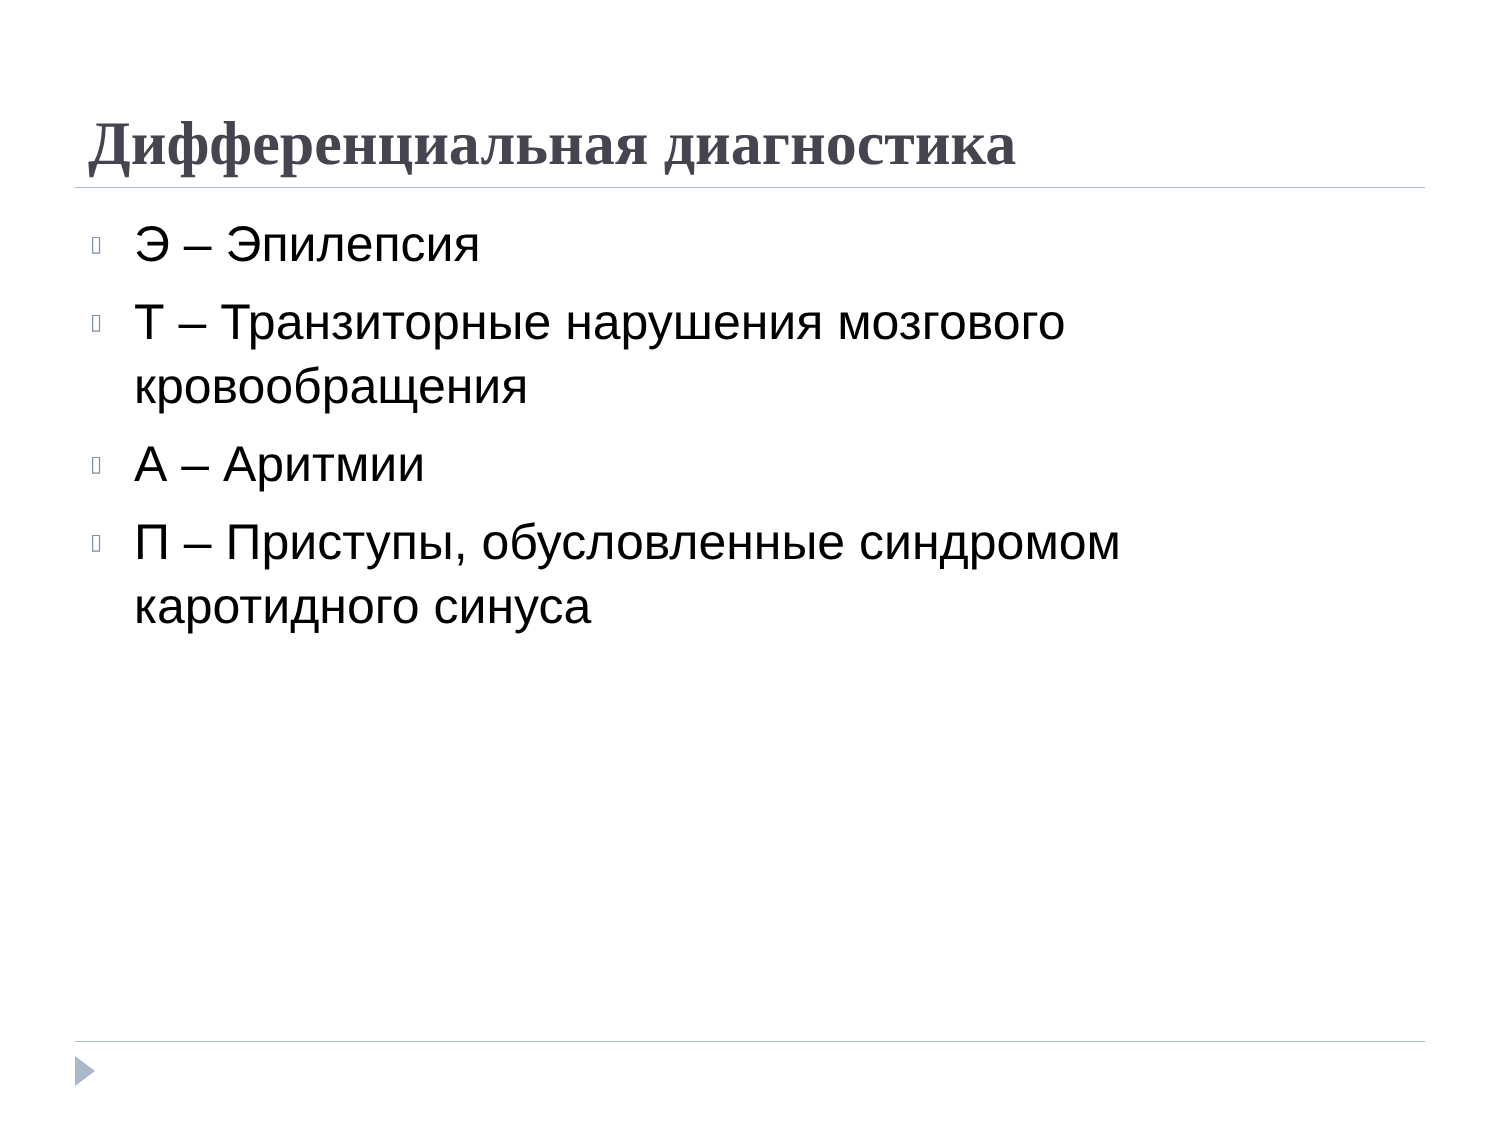Дифференциальная диагностика
▯ Э – Эпилепсия
▯ Т – Транзиторные нарушения мозгового кровообращения
▯ А – Аритмии
▯ П – Приступы, обусловленные синдромом каротидного синуса